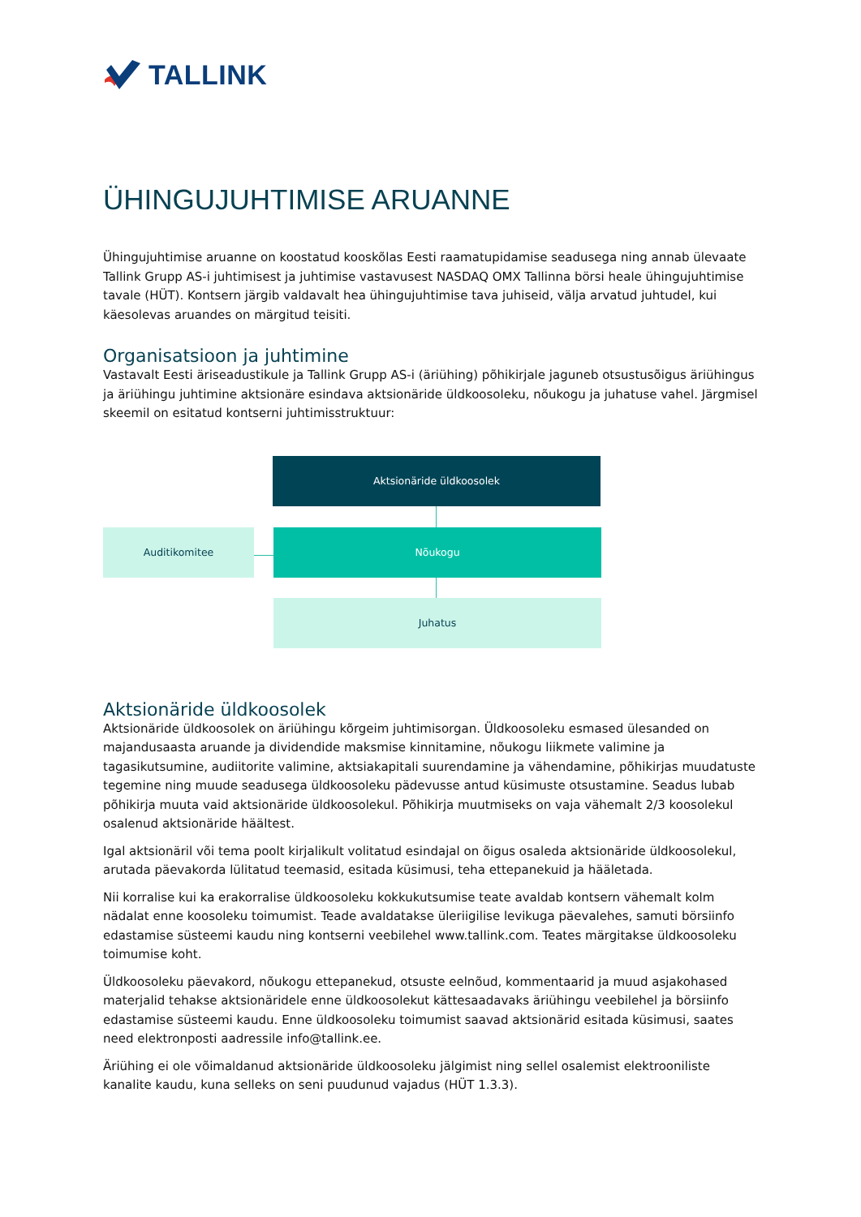TALLINK
ÜHINGUJUHTIMISE ARUANNE
Ühingujuhtimise aruanne on koostatud kooskõlas Eesti raamatupidamise seadusega ning annab ülevaate Tallink Grupp AS-i juhtimisest ja juhtimise vastavusest NASDAQ OMX Tallinna börsi heale ühingujuhtimise tavale (HÜT). Kontsern järgib valdavalt hea ühingujuhtimise tava juhiseid, välja arvatud juhtudel, kui käesolevas aruandes on märgitud teisiti.
Organisatsioon ja juhtimine
Vastavalt Eesti äriseadustikule ja Tallink Grupp AS-i (äriühing) põhikirjale jaguneb otsustusõigus äriühingus ja äriühingu juhtimine aktsionäre esindava aktsionäride üldkoosoleku, nõukogu ja juhatuse vahel. Järgmisel skeemil on esitatud kontserni juhtimisstruktuur:
Aktsionäride üldkoosolek
Auditikomitee Nõukogu
Juhatus
Aktsionäride üldkoosolek
Aktsionäride üldkoosolek on äriühingu kõrgeim juhtimisorgan. Üldkoosoleku esmased ülesanded on majandusaasta aruande ja dividendide maksmise kinnitamine, nõukogu liikmete valimine ja tagasikutsumine, audiitorite valimine, aktsiakapitali suurendamine ja vähendamine, põhikirjas muudatuste tegemine ning muude seadusega üldkoosoleku pädevusse antud küsimuste otsustamine. Seadus lubab põhikirja muuta vaid aktsionäride üldkoosolekul. Põhikirja muutmiseks on vaja vähemalt 2/3 koosolekul osalenud aktsionäride häältest.
Igal aktsionäril või tema poolt kirjalikult volitatud esindajal on õigus osaleda aktsionäride üldkoosolekul, arutada päevakorda lülitatud teemasid, esitada küsimusi, teha ettepanekuid ja hääletada.
Nii korralise kui ka erakorralise üldkoosoleku kokkukutsumise teate avaldab kontsern vähemalt kolm nädalat enne koosoleku toimumist. Teade avaldatakse üleriigilise levikuga päevalehes, samuti börsiinfo edastamise süsteemi kaudu ning kontserni veebilehel www.tallink.com. Teates märgitakse üldkoosoleku toimumise koht.
Üldkoosoleku päevakord, nõukogu ettepanekud, otsuste eelnõud, kommentaarid ja muud asjakohased materjalid tehakse aktsionäridele enne üldkoosolekut kättesaadavaks äriühingu veebilehel ja börsiinfo edastamise süsteemi kaudu. Enne üldkoosoleku toimumist saavad aktsionärid esitada küsimusi, saates need elektronposti aadressile info@tallink.ee.
Äriühing ei ole võimaldanud aktsionäride üldkoosoleku jälgimist ning sellel osalemist elektrooniliste kanalite kaudu, kuna selleks on seni puudunud vajadus (HÜT 1.3.3).